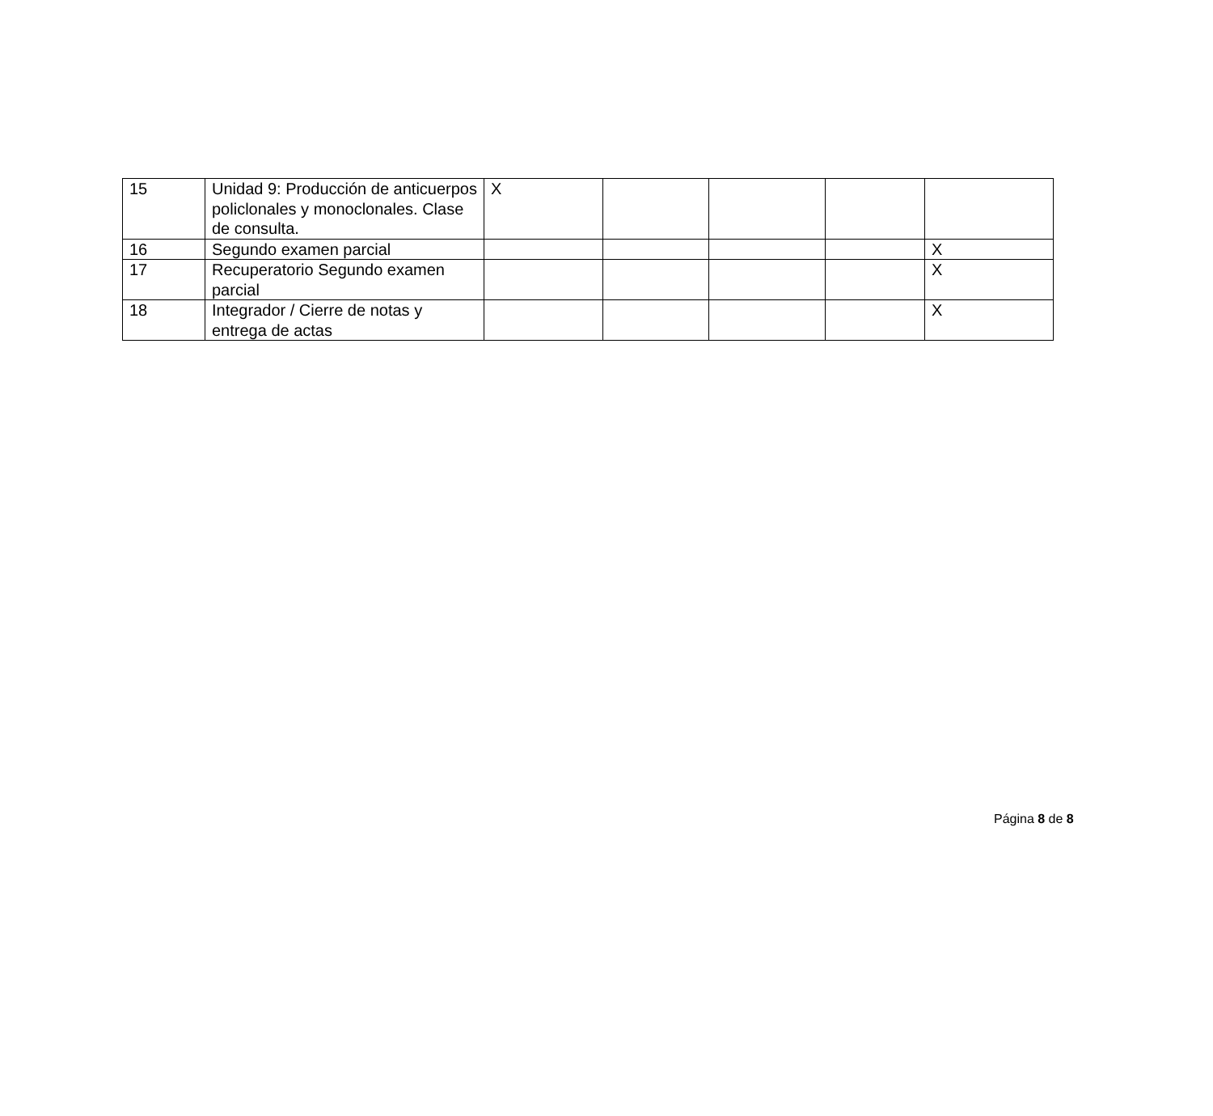| 15 | Unidad 9: Producción de anticuerpos policlonales y monoclonales. Clase de consulta. | X | | | | |
| 16 | Segundo examen parcial | | | | | X |
| 17 | Recuperatorio Segundo examen parcial | | | | | X |
| 18 | Integrador / Cierre de notas y entrega de actas | | | | | X |
Página 8 de 8